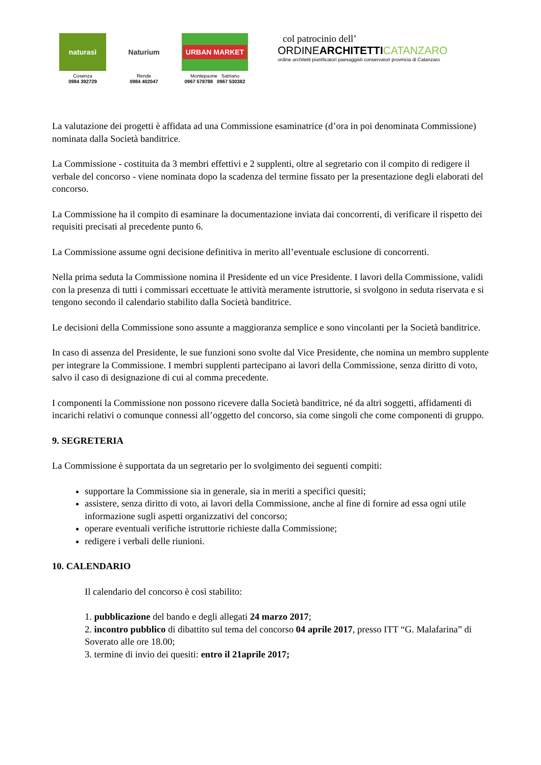naturasì
Cosenza
0984 392729
Naturium
Rende
0984 402047
URBAN MARKET
Montepaone Satriano
0967 578788 0967 530382
col patrocinio dell’
ORDINEARCHITETTI CATANZARO
ordine architetti pianificatori paesaggisti conservatori provincia di Catanzaro
La valutazione dei progetti è affidata ad una Commissione esaminatrice (d’ora in poi denominata Commissione) nominata dalla Società banditrice.
La Commissione - costituita da 3 membri effettivi e 2 supplenti, oltre al segretario con il compito di redigere il verbale del concorso - viene nominata dopo la scadenza del termine fissato per la presentazione degli elaborati del concorso.
La Commissione ha il compito di esaminare la documentazione inviata dai concorrenti, di verificare il rispetto dei requisiti precisati al precedente punto 6.
La Commissione assume ogni decisione definitiva in merito all’eventuale esclusione di concorrenti.
Nella prima seduta la Commissione nomina il Presidente ed un vice Presidente. I lavori della Commissione, validi con la presenza di tutti i commissari eccettuate le attività meramente istruttorie, si svolgono in seduta riservata e si tengono secondo il calendario stabilito dalla Società banditrice.
Le decisioni della Commissione sono assunte a maggioranza semplice e sono vincolanti per la Società banditrice.
In caso di assenza del Presidente, le sue funzioni sono svolte dal Vice Presidente, che nomina un membro supplente per integrare la Commissione. I membri supplenti partecipano ai lavori della Commissione, senza diritto di voto, salvo il caso di designazione di cui al comma precedente.
I componenti la Commissione non possono ricevere dalla Società banditrice, né da altri soggetti, affidamenti di incarichi relativi o comunque connessi all’oggetto del concorso, sia come singoli che come componenti di gruppo.
9. SEGRETERIA
La Commissione è supportata da un segretario per lo svolgimento dei seguenti compiti:
supportare la Commissione sia in generale, sia in meriti a specifici quesiti;
assistere, senza diritto di voto, ai lavori della Commissione, anche al fine di fornire ad essa ogni utile informazione sugli aspetti organizzativi del concorso;
operare eventuali verifiche istruttorie richieste dalla Commissione;
redigere i verbali delle riunioni.
10. CALENDARIO
Il calendario del concorso è così stabilito:
1. pubblicazione del bando e degli allegati 24 marzo 2017;
2. incontro pubblico di dibattito sul tema del concorso 04 aprile 2017, presso ITT “G. Malafarina” di Soverato alle ore 18.00;
3. termine di invio dei quesiti: entro il 21aprile 2017;